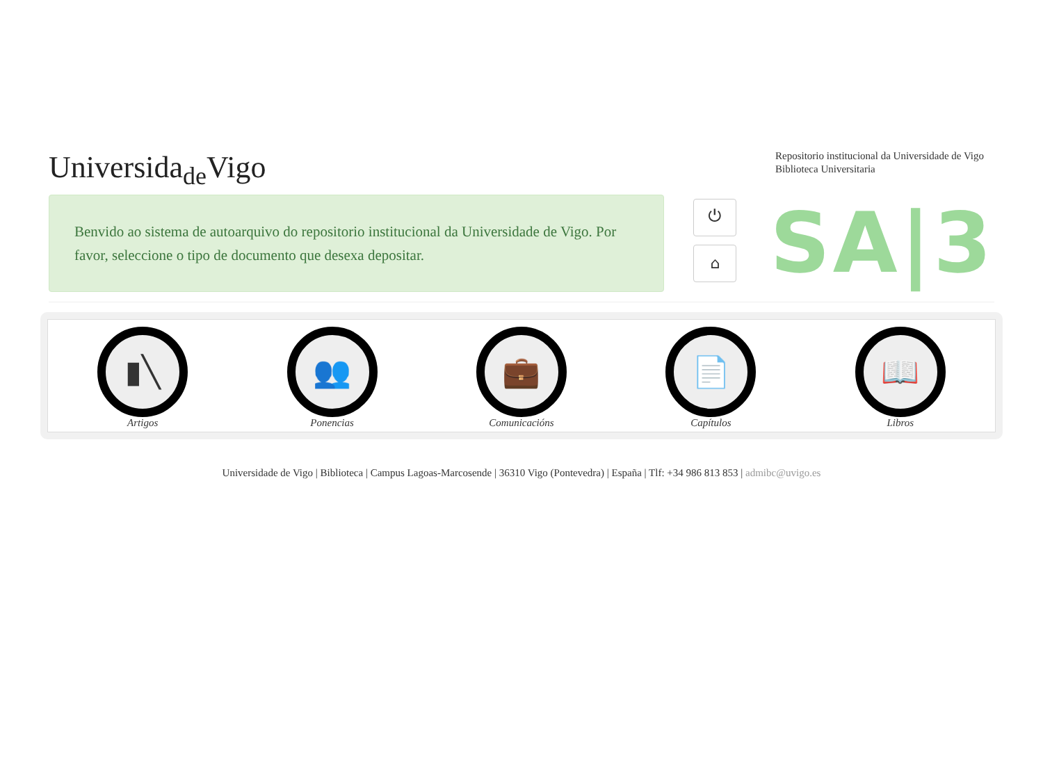Universida<sub>de</sub>Vigo
Repositorio institucional da Universidade de Vigo
Biblioteca Universitaria
Benvido ao sistema de autoarquivo do repositorio institucional da Universidade de Vigo. Por favor, seleccione o tipo de documento que desexa depositar.
⏻
⌂
SA|3
▮╲
Artigos
👥
Ponencias
💼
Comunicacións
📄
Capítulos
📖
Libros
Universidade de Vigo | Biblioteca | Campus Lagoas-Marcosende | 36310 Vigo (Pontevedra) | España | Tlf: +34 986 813 853 | admibc@uvigo.es